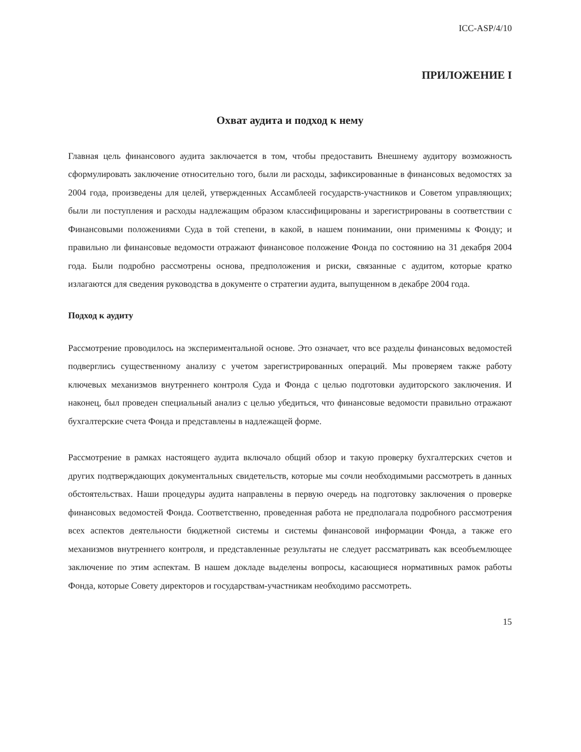ICC-ASP/4/10
ПРИЛОЖЕНИЕ I
Охват аудита и подход к нему
Главная цель финансового аудита заключается в том, чтобы предоставить Внешнему аудитору возможность сформулировать заключение относительно того, были ли расходы, зафиксированные в финансовых ведомостях за 2004 года, произведены для целей, утвержденных Ассамблеей государств-участников и Советом управляющих; были ли поступления и расходы надлежащим образом классифицированы и зарегистрированы в соответствии с Финансовыми положениями Суда в той степени, в какой, в нашем понимании, они применимы к Фонду; и правильно ли финансовые ведомости отражают финансовое положение Фонда по состоянию на 31 декабря 2004 года. Были подробно рассмотрены основа, предположения и риски, связанные с аудитом, которые кратко излагаются для сведения руководства в документе о стратегии аудита, выпущенном в декабре 2004 года.
Подход к аудиту
Рассмотрение проводилось на экспериментальной основе. Это означает, что все разделы финансовых ведомостей подверглись существенному анализу с учетом зарегистрированных операций. Мы проверяем также работу ключевых механизмов внутреннего контроля Суда и Фонда с целью подготовки аудиторского заключения. И наконец, был проведен специальный анализ с целью убедиться, что финансовые ведомости правильно отражают бухгалтерские счета Фонда и представлены в надлежащей форме.
Рассмотрение в рамках настоящего аудита включало общий обзор и такую проверку бухгалтерских счетов и других подтверждающих документальных свидетельств, которые мы сочли необходимыми рассмотреть в данных обстоятельствах. Наши процедуры аудита направлены в первую очередь на подготовку заключения о проверке финансовых ведомостей Фонда. Соответственно, проведенная работа не предполагала подробного рассмотрения всех аспектов деятельности бюджетной системы и системы финансовой информации Фонда, а также его механизмов внутреннего контроля, и представленные результаты не следует рассматривать как всеобъемлющее заключение по этим аспектам. В нашем докладе выделены вопросы, касающиеся нормативных рамок работы Фонда, которые Совету директоров и государствам-участникам необходимо рассмотреть.
15